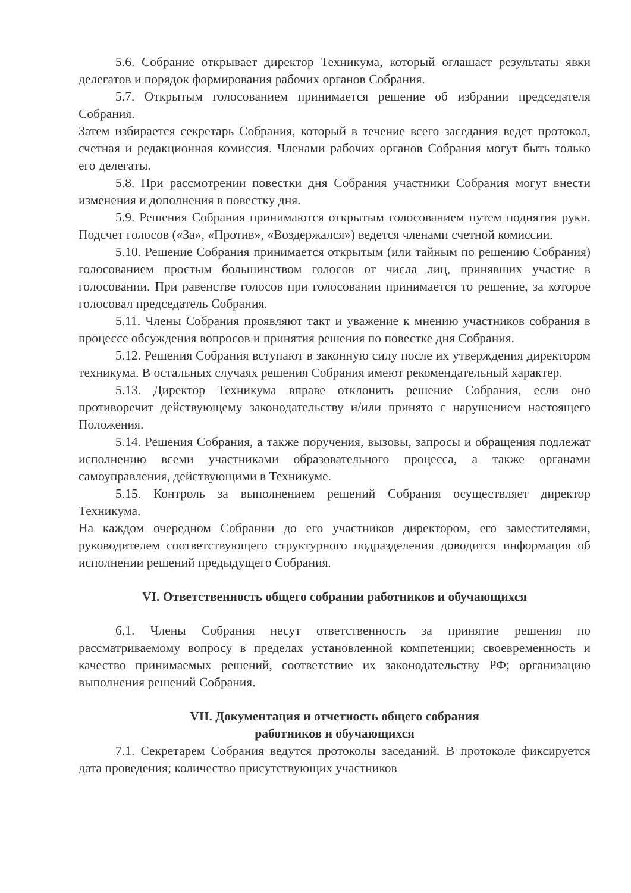5.6. Собрание открывает директор Техникума, который оглашает результаты явки делегатов и порядок формирования рабочих органов Собрания.
5.7. Открытым голосованием принимается решение об избрании председателя Собрания.
Затем избирается секретарь Собрания, который в течение всего заседания ведет протокол, счетная и редакционная комиссия. Членами рабочих органов Собрания могут быть только его делегаты.
5.8. При рассмотрении повестки дня Собрания участники Собрания могут внести изменения и дополнения в повестку дня.
5.9. Решения Собрания принимаются открытым голосованием путем поднятия руки. Подсчет голосов («За», «Против», «Воздержался») ведется членами счетной комиссии.
5.10. Решение Собрания принимается открытым (или тайным по решению Собрания) голосованием простым большинством голосов от числа лиц, принявших участие в голосовании. При равенстве голосов при голосовании принимается то решение, за которое голосовал председатель Собрания.
5.11. Члены Собрания проявляют такт и уважение к мнению участников собрания в процессе обсуждения вопросов и принятия решения по повестке дня Собрания.
5.12. Решения Собрания вступают в законную силу после их утверждения директором техникума. В остальных случаях решения Собрания имеют рекомендательный характер.
5.13. Директор Техникума вправе отклонить решение Собрания, если оно противоречит действующему законодательству и/или принято с нарушением настоящего Положения.
5.14. Решения Собрания, а также поручения, вызовы, запросы и обращения подлежат исполнению всеми участниками образовательного процесса, а также органами самоуправления, действующими в Техникуме.
5.15. Контроль за выполнением решений Собрания осуществляет директор Техникума.
На каждом очередном Собрании до его участников директором, его заместителями, руководителем соответствующего структурного подразделения доводится информация об исполнении решений предыдущего Собрания.
VI. Ответственность общего собрании работников и обучающихся
6.1. Члены Собрания несут ответственность за принятие решения по рассматриваемому вопросу в пределах установленной компетенции; своевременность и качество принимаемых решений, соответствие их законодательству РФ; организацию выполнения решений Собрания.
VII. Документация и отчетность общего собрания
работников и обучающихся
7.1. Секретарем Собрания ведутся протоколы заседаний. В протоколе фиксируется дата проведения; количество присутствующих участников